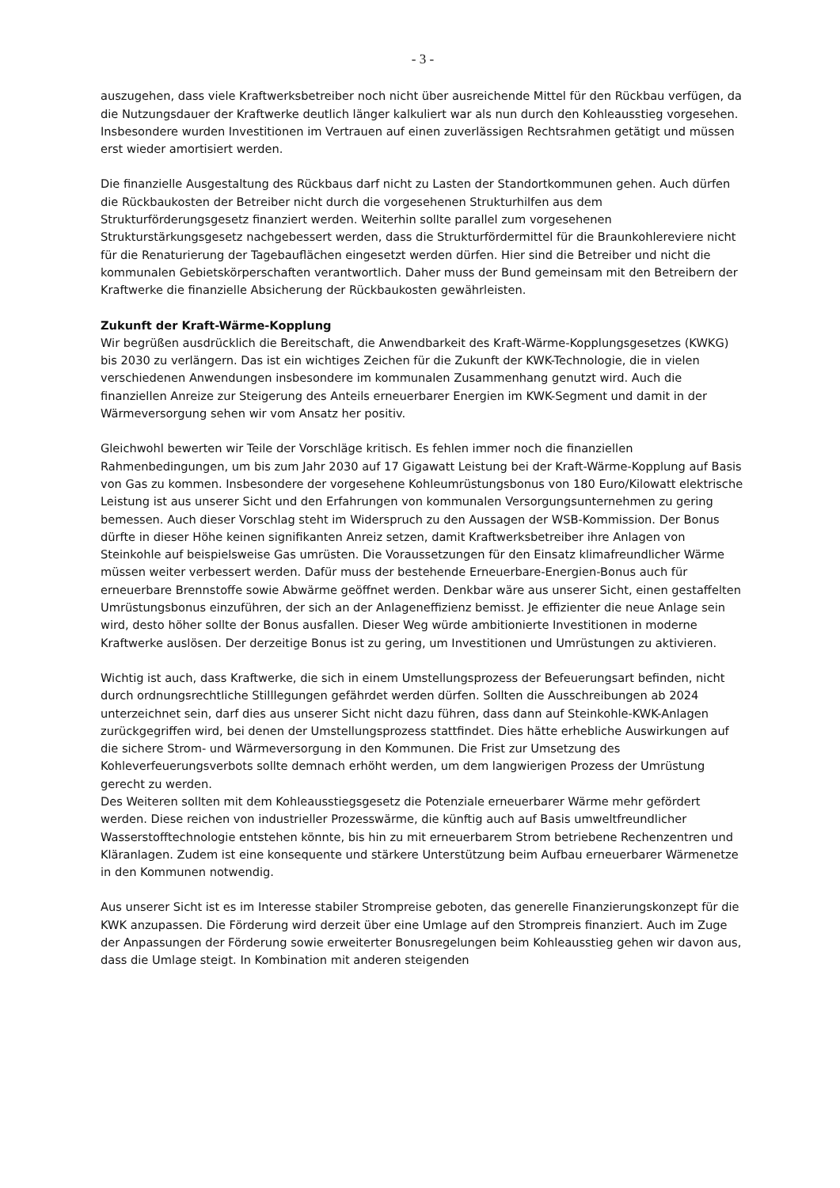- 3 -
auszugehen, dass viele Kraftwerksbetreiber noch nicht über ausreichende Mittel für den Rückbau verfügen, da die Nutzungsdauer der Kraftwerke deutlich länger kalkuliert war als nun durch den Kohleausstieg vorgesehen. Insbesondere wurden Investitionen im Vertrauen auf einen zuverlässigen Rechtsrahmen getätigt und müssen erst wieder amortisiert werden.
Die finanzielle Ausgestaltung des Rückbaus darf nicht zu Lasten der Standortkommunen gehen. Auch dürfen die Rückbaukosten der Betreiber nicht durch die vorgesehenen Strukturhilfen aus dem Strukturförderungsgesetz finanziert werden. Weiterhin sollte parallel zum vorgesehenen Strukturstärkungsgesetz nachgebessert werden, dass die Strukturfördermittel für die Braunkohlereviere nicht für die Renaturierung der Tagebauflächen eingesetzt werden dürfen. Hier sind die Betreiber und nicht die kommunalen Gebietskörperschaften verantwortlich. Daher muss der Bund gemeinsam mit den Betreibern der Kraftwerke die finanzielle Absicherung der Rückbaukosten gewährleisten.
Zukunft der Kraft-Wärme-Kopplung
Wir begrüßen ausdrücklich die Bereitschaft, die Anwendbarkeit des Kraft-Wärme-Kopplungsgesetzes (KWKG) bis 2030 zu verlängern. Das ist ein wichtiges Zeichen für die Zukunft der KWK-Technologie, die in vielen verschiedenen Anwendungen insbesondere im kommunalen Zusammenhang genutzt wird. Auch die finanziellen Anreize zur Steigerung des Anteils erneuerbarer Energien im KWK-Segment und damit in der Wärmeversorgung sehen wir vom Ansatz her positiv.
Gleichwohl bewerten wir Teile der Vorschläge kritisch. Es fehlen immer noch die finanziellen Rahmenbedingungen, um bis zum Jahr 2030 auf 17 Gigawatt Leistung bei der Kraft-Wärme-Kopplung auf Basis von Gas zu kommen. Insbesondere der vorgesehene Kohleumrüstungsbonus von 180 Euro/Kilowatt elektrische Leistung ist aus unserer Sicht und den Erfahrungen von kommunalen Versorgungsunternehmen zu gering bemessen. Auch dieser Vorschlag steht im Widerspruch zu den Aussagen der WSB-Kommission. Der Bonus dürfte in dieser Höhe keinen signifikanten Anreiz setzen, damit Kraftwerksbetreiber ihre Anlagen von Steinkohle auf beispielsweise Gas umrüsten. Die Voraussetzungen für den Einsatz klimafreundlicher Wärme müssen weiter verbessert werden. Dafür muss der bestehende Erneuerbare-Energien-Bonus auch für erneuerbare Brennstoffe sowie Abwärme geöffnet werden. Denkbar wäre aus unserer Sicht, einen gestaffelten Umrüstungsbonus einzuführen, der sich an der Anlageneffizienz bemisst. Je effizienter die neue Anlage sein wird, desto höher sollte der Bonus ausfallen. Dieser Weg würde ambitionierte Investitionen in moderne Kraftwerke auslösen. Der derzeitige Bonus ist zu gering, um Investitionen und Umrüstungen zu aktivieren.
Wichtig ist auch, dass Kraftwerke, die sich in einem Umstellungsprozess der Befeuerungsart befinden, nicht durch ordnungsrechtliche Stilllegungen gefährdet werden dürfen. Sollten die Ausschreibungen ab 2024 unterzeichnet sein, darf dies aus unserer Sicht nicht dazu führen, dass dann auf Steinkohle-KWK-Anlagen zurückgegriffen wird, bei denen der Umstellungsprozess stattfindet. Dies hätte erhebliche Auswirkungen auf die sichere Strom- und Wärmeversorgung in den Kommunen. Die Frist zur Umsetzung des Kohleverfeuerungsverbots sollte demnach erhöht werden, um dem langwierigen Prozess der Umrüstung gerecht zu werden.
Des Weiteren sollten mit dem Kohleausstiegsgesetz die Potenziale erneuerbarer Wärme mehr gefördert werden. Diese reichen von industrieller Prozesswärme, die künftig auch auf Basis umweltfreundlicher Wasserstofftechnologie entstehen könnte, bis hin zu mit erneuerbarem Strom betriebene Rechenzentren und Kläranlagen. Zudem ist eine konsequente und stärkere Unterstützung beim Aufbau erneuerbarer Wärmenetze in den Kommunen notwendig.
Aus unserer Sicht ist es im Interesse stabiler Strompreise geboten, das generelle Finanzierungskonzept für die KWK anzupassen. Die Förderung wird derzeit über eine Umlage auf den Strompreis finanziert. Auch im Zuge der Anpassungen der Förderung sowie erweiterter Bonusregelungen beim Kohleausstieg gehen wir davon aus, dass die Umlage steigt. In Kombination mit anderen steigenden